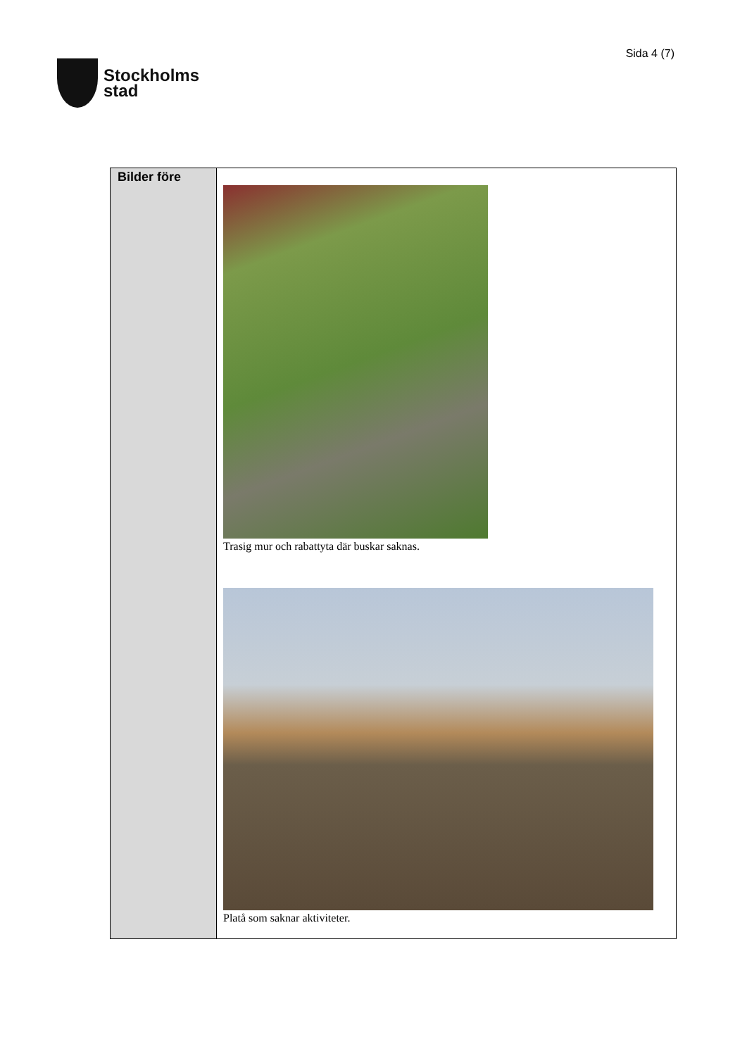Stockholms
stad
Sida 4 (7)
| Bilder före | Trasig mur och rabattyta där buskar saknas. Platå som saknar aktiviteter. |